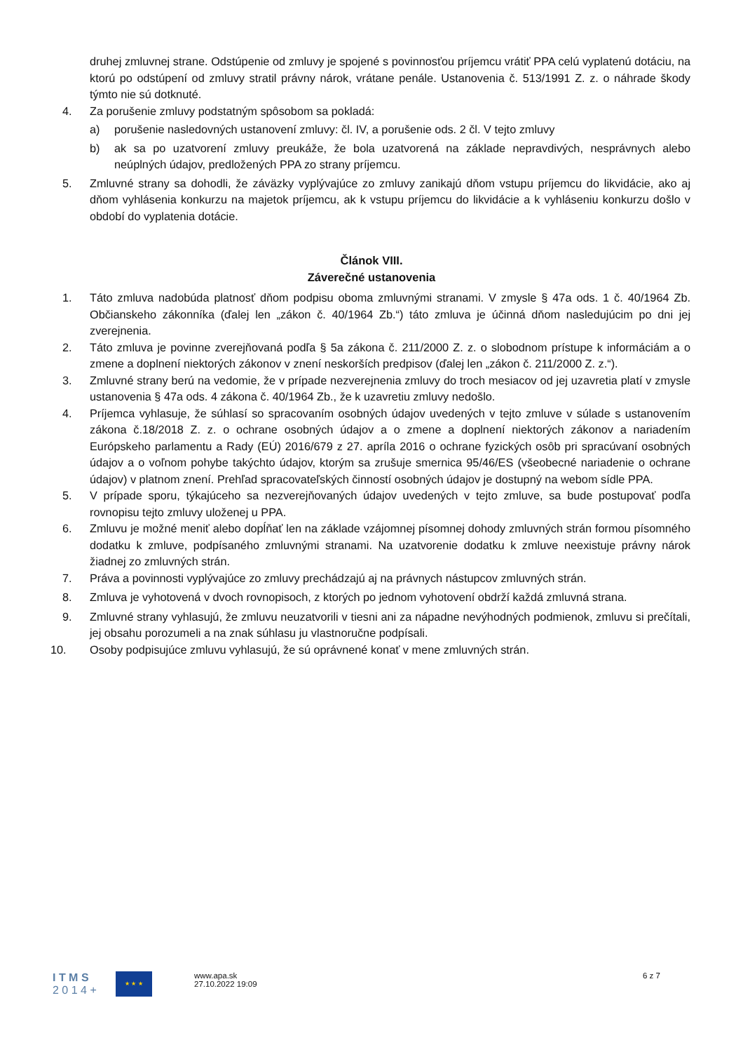druhej zmluvnej strane. Odstúpenie od zmluvy je spojené s povinnosťou príjemcu vrátiť PPA celú vyplatenú dotáciu, na ktorú po odstúpení od zmluvy stratil právny nárok, vrátane penále. Ustanovenia č. 513/1991 Z. z. o náhrade škody týmto nie sú dotknuté.
4. Za porušenie zmluvy podstatným spôsobom sa pokladá:
a) porušenie nasledovných ustanovení zmluvy: čl. IV, a porušenie ods. 2 čl. V tejto zmluvy
b) ak sa po uzatvorení zmluvy preukáže, že bola uzatvorená na základe nepravdivých, nesprávnych alebo neúplných údajov, predložených PPA zo strany príjemcu.
5. Zmluvné strany sa dohodli, že záväzky vyplývajúce zo zmluvy zanikajú dňom vstupu príjemcu do likvidácie, ako aj dňom vyhlásenia konkurzu na majetok príjemcu, ak k vstupu príjemcu do likvidácie a k vyhláseniu konkurzu došlo v období do vyplatenia dotácie.
Článok VIII.
Záverečné ustanovenia
1. Táto zmluva nadobúda platnosť dňom podpisu oboma zmluvnými stranami. V zmysle § 47a ods. 1 č. 40/1964 Zb. Občianskeho zákonníka (ďalej len „zákon č. 40/1964 Zb.“) táto zmluva je účinná dňom nasledujúcim po dni jej zverejnenia.
2. Táto zmluva je povinne zverejňovaná podľa § 5a zákona č. 211/2000 Z. z. o slobodnom prístupe k informáciám a o zmene a doplnení niektorých zákonov v znení neskorších predpisov (ďalej len „zákon č. 211/2000 Z. z.“).
3. Zmluvné strany berú na vedomie, že v prípade nezverejnenia zmluvy do troch mesiacov od jej uzavretia platí v zmysle ustanovenia § 47a ods. 4 zákona č. 40/1964 Zb., že k uzavretiu zmluvy nedošlo.
4. Príjemca vyhlasuje, že súhlasí so spracovaním osobných údajov uvedených v tejto zmluve v súlade s ustanovením zákona č.18/2018 Z. z. o ochrane osobných údajov a o zmene a doplnení niektorých zákonov a nariadením Európskeho parlamentu a Rady (EÚ) 2016/679 z 27. apríla 2016 o ochrane fyzických osôb pri spracúvaní osobných údajov a o voľnom pohybe takýchto údajov, ktorým sa zrušuje smernica 95/46/ES (všeobecné nariadenie o ochrane údajov) v platnom znení. Prehľad spracovateľských činností osobných údajov je dostupný na webom sídle PPA.
5. V prípade sporu, týkajúceho sa nezverejňovaných údajov uvedených v tejto zmluve, sa bude postupovať podľa rovnopisu tejto zmluvy uloženej u PPA.
6. Zmluvu je možné meniť alebo dopĺňať len na základe vzájomnej písomnej dohody zmluvných strán formou písomného dodatku k zmluve, podpísaného zmluvnými stranami. Na uzatvorenie dodatku k zmluve neexistuje právny nárok žiadnej zo zmluvných strán.
7. Práva a povinnosti vyplývajúce zo zmluvy prechádzajú aj na právnych nástupcov zmluvných strán.
8. Zmluva je vyhotovená v dvoch rovnopisoch, z ktorých po jednom vyhotovení obdrží každá zmluvná strana.
9. Zmluvné strany vyhlasujú, že zmluvu neuzatvorili v tiesni ani za nápadne nevýhodných podmienok, zmluvu si prečítali, jej obsahu porozumeli a na znak súhlasu ju vlastnoručne podpísali.
10. Osoby podpisujúce zmluvu vyhlasujú, že sú oprávnené konať v mene zmluvných strán.
I T M S
2 0 1 4 +
★ ★ ★
www.apa.sk
27.10.2022 19:09
6 z 7